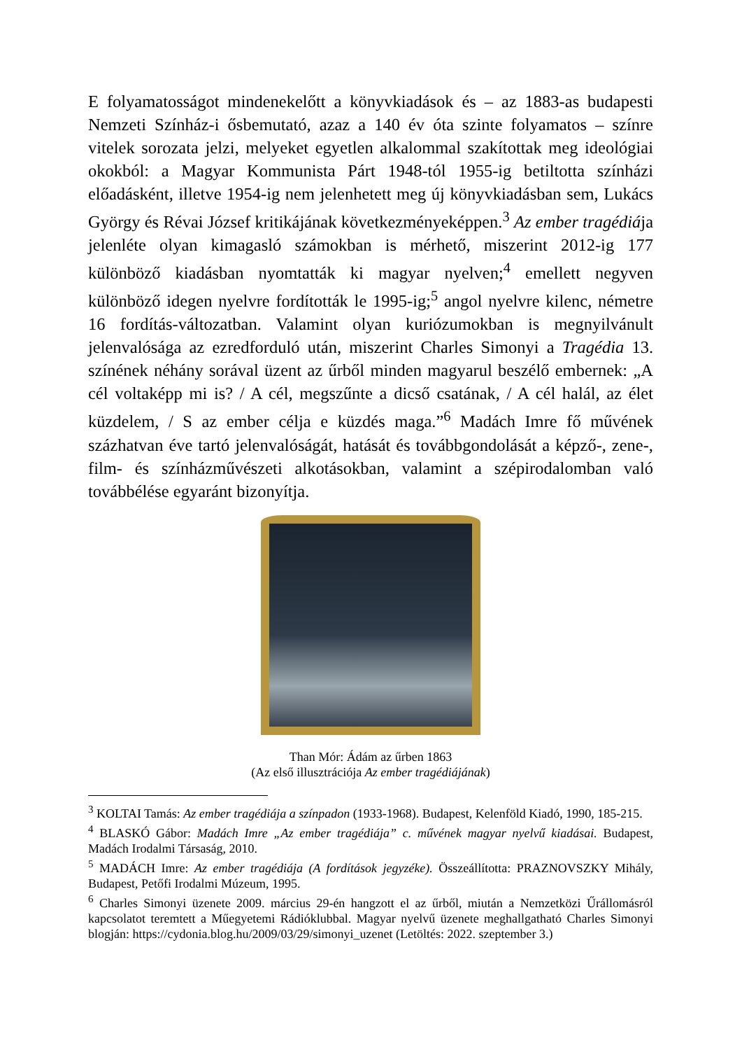E folyamatosságot mindenekelőtt a könyvkiadások és – az 1883-as budapesti Nemzeti Színház-i ősbemutató, azaz a 140 év óta szinte folyamatos – színre vitelek sorozata jelzi, melyeket egyetlen alkalommal szakítottak meg ideológiai okokból: a Magyar Kommunista Párt 1948-tól 1955-ig betiltotta színházi előadásként, illetve 1954-ig nem jelenhetett meg új könyvkiadásban sem, Lukács György és Révai József kritikájának következményeképpen.<sup>3</sup> Az ember tragédiája jelenléte olyan kimagasló számokban is mérhető, miszerint 2012-ig 177 különböző kiadásban nyomtatták ki magyar nyelven;<sup>4</sup> emellett negyven különböző idegen nyelvre fordították le 1995-ig;<sup>5</sup> angol nyelvre kilenc, németre 16 fordítás-változatban. Valamint olyan kuriózumokban is megnyilvánult jelenvalósága az ezredforduló után, miszerint Charles Simonyi a Tragédia 13. színének néhány sorával üzent az űrből minden magyarul beszélő embernek: „A cél voltaképp mi is? / A cél, megszűnte a dicső csatának, / A cél halál, az élet küzdelem, / S az ember célja e küzdés maga.”<sup>6</sup> Madách Imre fő művének százhatvan éve tartó jelenvalóságát, hatását és továbbgondolását a képző-, zene-, film- és színházművészeti alkotásokban, valamint a szépirodalomban való továbbélése egyaránt bizonyítja.
Than Mór: Ádám az űrben 1863
(Az első illusztrációja Az ember tragédiájának)
<sup>3</sup> KOLTAI Tamás: Az ember tragédiája a színpadon (1933-1968). Budapest, Kelenföld Kiadó, 1990, 185-215.
<sup>4</sup> BLASKÓ Gábor: Madách Imre „Az ember tragédiája” c. művének magyar nyelvű kiadásai. Budapest, Madách Irodalmi Társaság, 2010.
<sup>5</sup> MADÁCH Imre: Az ember tragédiája (A fordítások jegyzéke). Összeállította: PRAZNOVSZKY Mihály, Budapest, Petőfi Irodalmi Múzeum, 1995.
<sup>6</sup> Charles Simonyi üzenete 2009. március 29-én hangzott el az űrből, miután a Nemzetközi Űrállomásról kapcsolatot teremtett a Műegyetemi Rádióklubbal. Magyar nyelvű üzenete meghallgatható Charles Simonyi blogján: https://cydonia.blog.hu/2009/03/29/simonyi_uzenet (Letöltés: 2022. szeptember 3.)